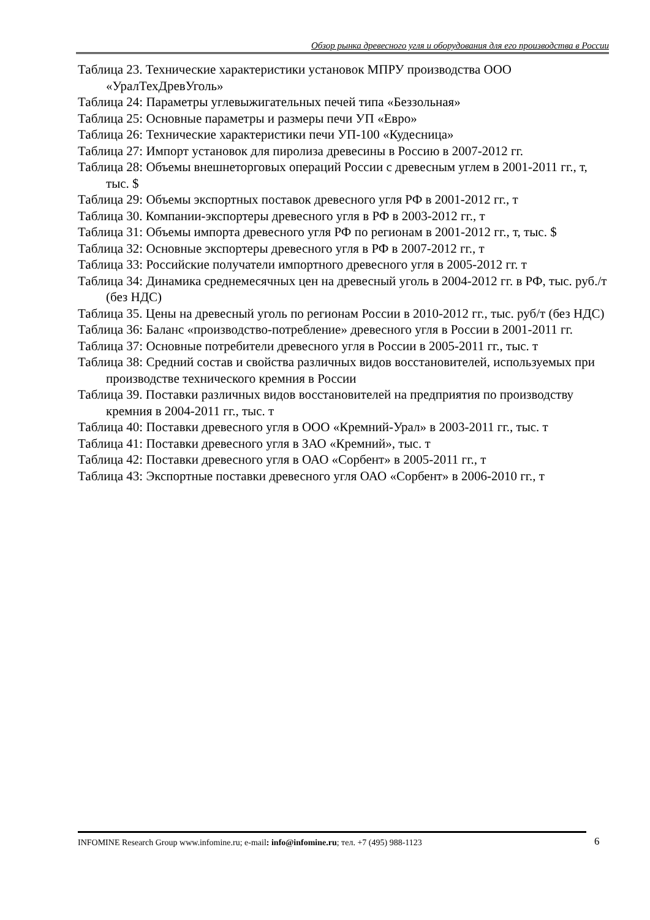Обзор рынка древесного угля и оборудования для его производства в России
Таблица 23. Технические характеристики установок МПРУ производства ООО «УралТехДревУголь»
Таблица 24: Параметры углевыжигательных печей типа «Беззольная»
Таблица 25: Основные параметры и размеры печи УП «Евро»
Таблица 26: Технические характеристики печи УП-100 «Кудесница»
Таблица 27: Импорт установок для пиролиза древесины в Россию в 2007-2012 гг.
Таблица 28: Объемы внешнеторговых операций России с древесным углем в 2001-2011 гг., т, тыс. $
Таблица 29: Объемы экспортных поставок древесного угля РФ в 2001-2012 гг., т
Таблица 30. Компании-экспортеры древесного угля в РФ в 2003-2012 гг., т
Таблица 31: Объемы импорта древесного угля РФ по регионам в 2001-2012 гг., т, тыс. $
Таблица 32: Основные экспортеры древесного угля в РФ в 2007-2012 гг., т
Таблица 33: Российские получатели импортного древесного угля в 2005-2012 гг. т
Таблица 34: Динамика среднемесячных цен на древесный уголь в 2004-2012 гг. в РФ, тыс. руб./т (без НДС)
Таблица 35. Цены на древесный уголь по регионам России в 2010-2012 гг., тыс. руб/т (без НДС)
Таблица 36: Баланс «производство-потребление» древесного угля в России в 2001-2011 гг.
Таблица 37: Основные потребители древесного угля в России в 2005-2011 гг., тыс. т
Таблица 38: Средний состав и свойства различных видов восстановителей, используемых при производстве технического кремния в России
Таблица 39. Поставки различных видов восстановителей на предприятия по производству кремния в 2004-2011 гг., тыс. т
Таблица 40: Поставки древесного угля в ООО «Кремний-Урал» в 2003-2011 гг., тыс. т
Таблица 41: Поставки древесного угля в ЗАО «Кремний», тыс. т
Таблица 42: Поставки древесного угля в ОАО «Сорбент» в 2005-2011 гг., т
Таблица 43: Экспортные поставки древесного угля ОАО «Сорбент» в 2006-2010 гг., т
INFOMINE Research Group www.infomine.ru; e-mail: info@infomine.ru; тел. +7 (495) 988-1123 6